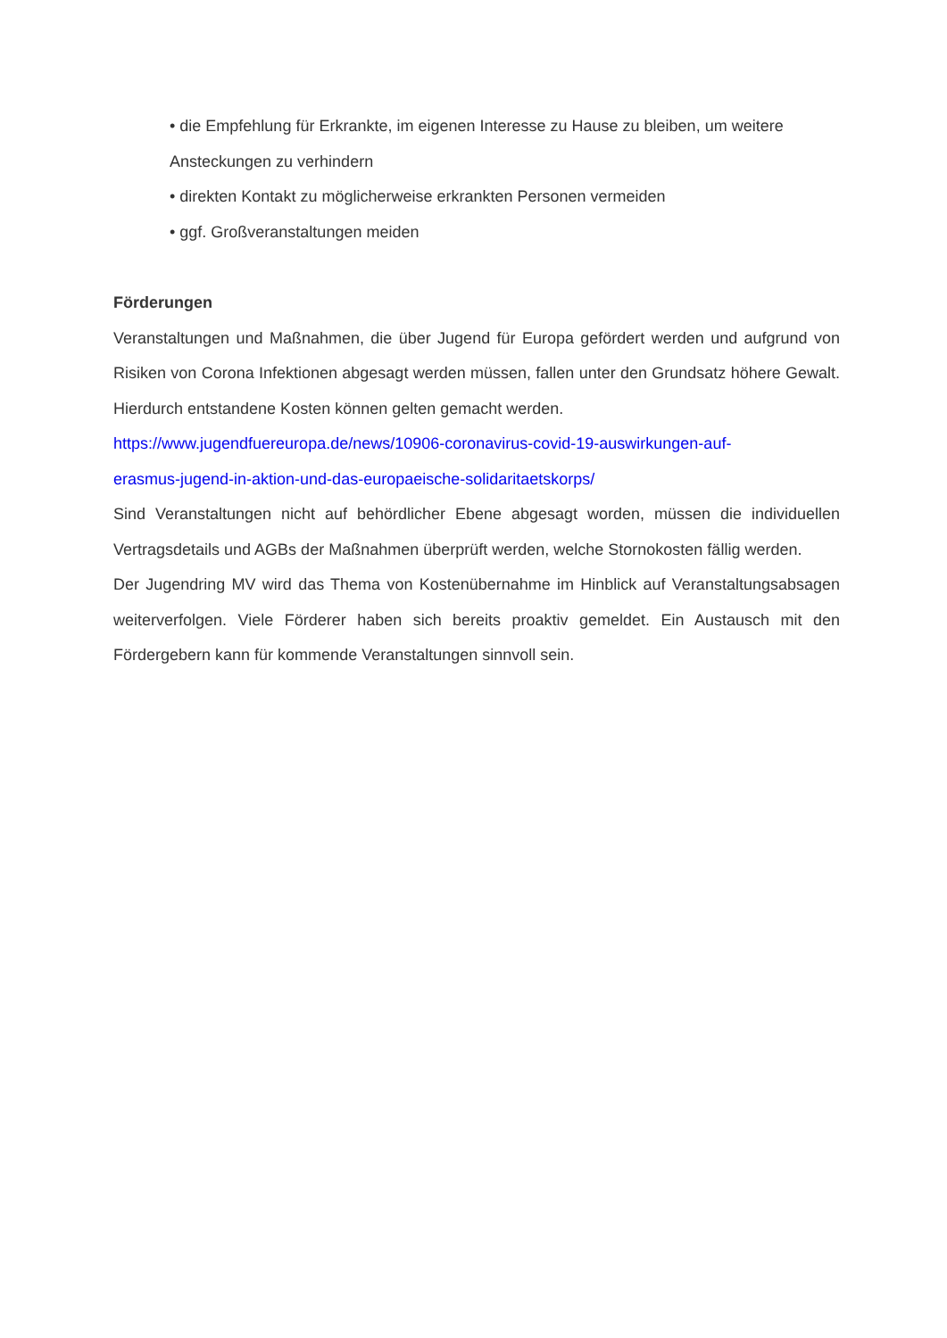• die Empfehlung für Erkrankte, im eigenen Interesse zu Hause zu bleiben, um weitere Ansteckungen zu verhindern
• direkten Kontakt zu möglicherweise erkrankten Personen vermeiden
• ggf. Großveranstaltungen meiden
Förderungen
Veranstaltungen und Maßnahmen, die über Jugend für Europa gefördert werden und aufgrund von Risiken von Corona Infektionen abgesagt werden müssen, fallen unter den Grundsatz höhere Gewalt. Hierdurch entstandene Kosten können gelten gemacht werden.
https://www.jugendfuereuropa.de/news/10906-coronavirus-covid-19-auswirkungen-auf-
erasmus-jugend-in-aktion-und-das-europaeische-solidaritaetskorps/
Sind Veranstaltungen nicht auf behördlicher Ebene abgesagt worden, müssen die individuellen Vertragsdetails und AGBs der Maßnahmen überprüft werden, welche Stornokosten fällig werden.
Der Jugendring MV wird das Thema von Kostenübernahme im Hinblick auf Veranstaltungsabsagen weiterverfolgen. Viele Förderer haben sich bereits proaktiv gemeldet. Ein Austausch mit den Fördergebern kann für kommende Veranstaltungen sinnvoll sein.